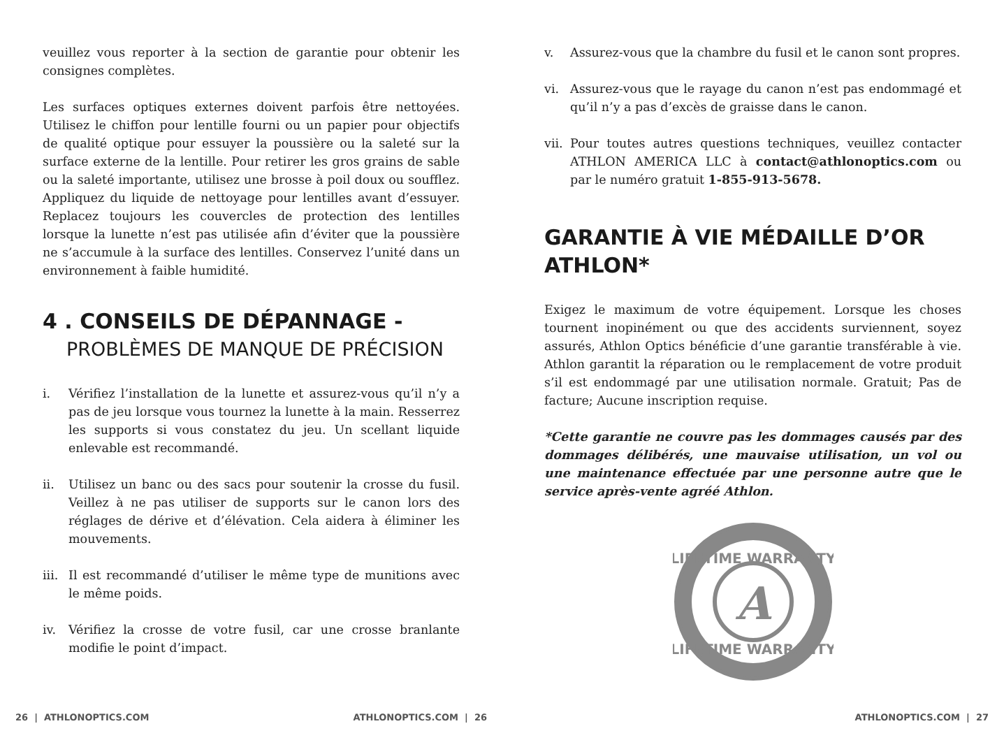veuillez vous reporter à la section de garantie pour obtenir les consignes complètes.
Les surfaces optiques externes doivent parfois être nettoyées. Utilisez le chiffon pour lentille fourni ou un papier pour objectifs de qualité optique pour essuyer la poussière ou la saleté sur la surface externe de la lentille. Pour retirer les gros grains de sable ou la saleté importante, utilisez une brosse à poil doux ou soufflez. Appliquez du liquide de nettoyage pour lentilles avant d’essuyer. Replacez toujours les couvercles de protection des lentilles lorsque la lunette n’est pas utilisée afin d’éviter que la poussière ne s’accumule à la surface des lentilles. Conservez l’unité dans un environnement à faible humidité.
4 . CONSEILS DE DÉPANNAGE -
PROBLÈMES DE MANQUE DE PRÉCISION
i. Vérifiez l’installation de la lunette et assurez-vous qu’il n’y a pas de jeu lorsque vous tournez la lunette à la main. Resserrez les supports si vous constatez du jeu. Un scellant liquide enlevable est recommandé.
ii. Utilisez un banc ou des sacs pour soutenir la crosse du fusil. Veillez à ne pas utiliser de supports sur le canon lors des réglages de dérive et d’élévation. Cela aidera à éliminer les mouvements.
iii.
Il est recommandé d’utiliser le même type de munitions avec le même poids.
iv. Vérifiez la crosse de votre fusil, car une crosse branlante modifie le point d’impact.
v. Assurez-vous que la chambre du fusil et le canon sont propres.
vi. Assurez-vous que le rayage du canon n’est pas endommagé et qu’il n’y a pas d’excès de graisse dans le canon.
vii.
Pour toutes autres questions techniques, veuillez contacter ATHLON AMERICA LLC à contact@athlonoptics.com ou par le numéro gratuit 1-855-913-5678.
GARANTIE À VIE MÉDAILLE D’OR ATHLON*
Exigez le maximum de votre équipement. Lorsque les choses tournent inopinément ou que des accidents surviennent, soyez assurés, Athlon Optics bénéficie d’une garantie transférable à vie. Athlon garantit la réparation ou le remplacement de votre produit s’il est endommagé par une utilisation normale. Gratuit; Pas de facture; Aucune inscription requise.
*Cette garantie ne couvre pas les dommages causés par des dommages délibérés, une mauvaise utilisation, un vol ou une maintenance effectuée par une personne autre que le service après-vente agréé Athlon.
LIFETIME WARRANTY
LIFETIME WARRANTY
A
26 | ATHLONOPTICS.COM ATHLONOPTICS.COM | 26 ATHLONOPTICS.COM | 27